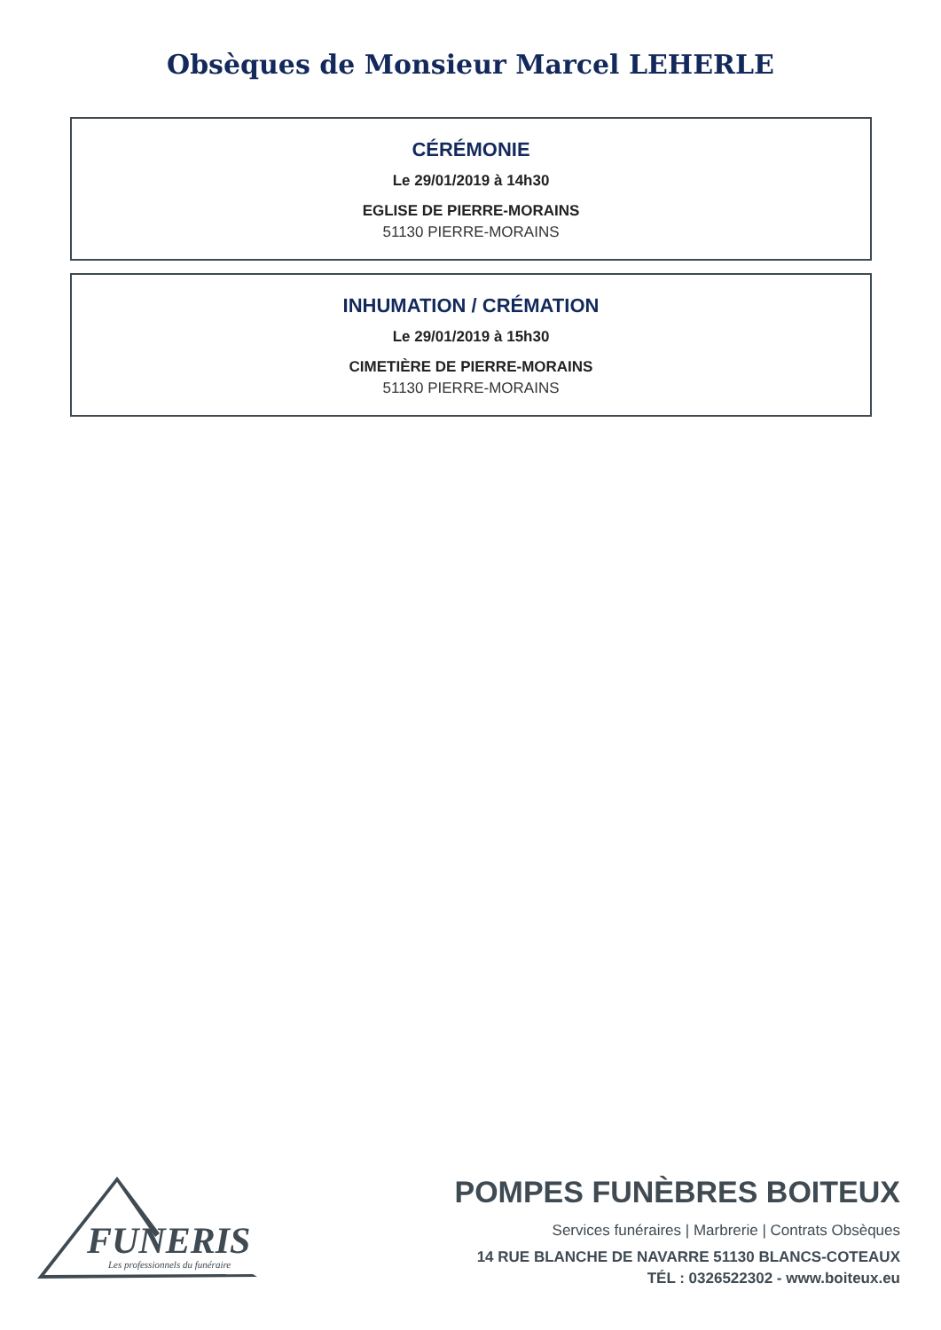Obsèques de Monsieur Marcel LEHERLE
CÉRÉMONIE
Le 29/01/2019 à 14h30
EGLISE DE PIERRE-MORAINS
51130 PIERRE-MORAINS
INHUMATION / CRÉMATION
Le 29/01/2019 à 15h30
CIMETIÈRE DE PIERRE-MORAINS
51130 PIERRE-MORAINS
FUNERIS
Les professionnels du funéraire
POMPES FUNÈBRES BOITEUX
Services funéraires | Marbrerie | Contrats Obsèques
14 RUE BLANCHE DE NAVARRE 51130 BLANCS-COTEAUX
TÉL : 0326522302 - www.boiteux.eu